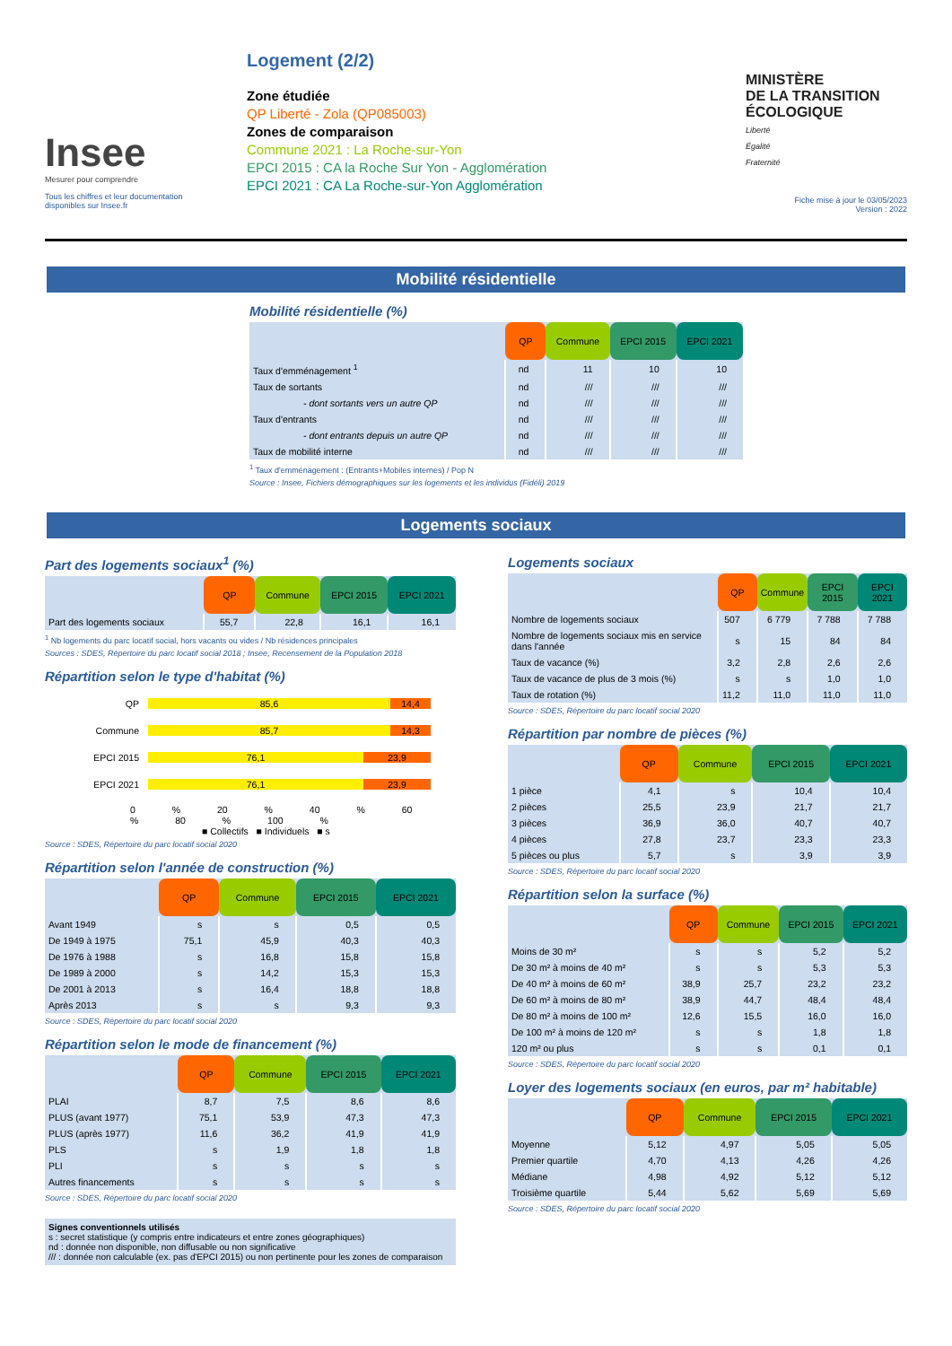Insee
Mesurer pour comprendre
Tous les chiffres et leur documentation disponibles sur Insee.fr
Logement (2/2)
Zone étudiée
QP Liberté - Zola (QP085003)
Zones de comparaison
Commune 2021 : La Roche-sur-Yon
EPCI 2015 : CA la Roche Sur Yon - Agglomération
EPCI 2021 : CA La Roche-sur-Yon Agglomération
MINISTÈRE
DE LA TRANSITION
ÉCOLOGIQUE
Liberté
Égalité
Fraternité
Fiche mise à jour le 03/05/2023
Version : 2022
Mobilité résidentielle
Mobilité résidentielle (%)
| | QP | Commune | EPCI 2015 | EPCI 2021 |
| --- | --- | --- | --- | --- |
| Taux d'emménagement <sup>1</sup> | nd | 11 | 10 | 10 |
| Taux de sortants | nd | /// | /// | /// |
| - dont sortants vers un autre QP | nd | /// | /// | /// |
| Taux d'entrants | nd | /// | /// | /// |
| - dont entrants depuis un autre QP | nd | /// | /// | /// |
| Taux de mobilité interne | nd | /// | /// | /// |
<sup>1</sup> Taux d'emménagement : (Entrants+Mobiles internes) / Pop N
Source : Insee, Fichiers démographiques sur les logements et les individus (Fidéli) 2019
Logements sociaux
Part des logements sociaux<sup>1</sup> (%)
| | QP | Commune | EPCI 2015 | EPCI 2021 |
| --- | --- | --- | --- | --- |
| Part des logements sociaux | 55,7 | 22,8 | 16,1 | 16,1 |
<sup>1</sup> Nb logements du parc locatif social, hors vacants ou vides / Nb résidences principales
Sources : SDES, Répertoire du parc locatif social 2018 ; Insee, Recensement de la Population 2018
Répartition selon le type d'habitat (%)
QP 85,6 14,4
Commune 85,7 14,3
EPCI 2015 76,1 23,9
EPCI 2021 76,1 23,9
0 % 20 % 40 % 60 % 80 % 100 %
■ Collectifs ■ Individuels ■ s
Source : SDES, Répertoire du parc locatif social 2020
Répartition selon l'année de construction (%)
| | QP | Commune | EPCI 2015 | EPCI 2021 |
| --- | --- | --- | --- | --- |
| Avant 1949 | s | s | 0,5 | 0,5 |
| De 1949 à 1975 | 75,1 | 45,9 | 40,3 | 40,3 |
| De 1976 à 1988 | s | 16,8 | 15,8 | 15,8 |
| De 1989 à 2000 | s | 14,2 | 15,3 | 15,3 |
| De 2001 à 2013 | s | 16,4 | 18,8 | 18,8 |
| Après 2013 | s | s | 9,3 | 9,3 |
Source : SDES, Répertoire du parc locatif social 2020
Répartition selon le mode de financement (%)
| | QP | Commune | EPCI 2015 | EPCI 2021 |
| --- | --- | --- | --- | --- |
| PLAI | 8,7 | 7,5 | 8,6 | 8,6 |
| PLUS (avant 1977) | 75,1 | 53,9 | 47,3 | 47,3 |
| PLUS (après 1977) | 11,6 | 36,2 | 41,9 | 41,9 |
| PLS | s | 1,9 | 1,8 | 1,8 |
| PLI | s | s | s | s |
| Autres financements | s | s | s | s |
Source : SDES, Répertoire du parc locatif social 2020
Signes conventionnels utilisés
s : secret statistique (y compris entre indicateurs et entre zones géographiques)
nd : donnée non disponible, non diffusable ou non significative
/// : donnée non calculable (ex. pas d'EPCI 2015) ou non pertinente pour les zones de comparaison
Logements sociaux
| | QP | Commune | EPCI 2015 | EPCI 2021 |
| --- | --- | --- | --- | --- |
| Nombre de logements sociaux | 507 | 6 779 | 7 788 | 7 788 |
| Nombre de logements sociaux mis en service dans l'année | s | 15 | 84 | 84 |
| Taux de vacance (%) | 3,2 | 2,8 | 2,6 | 2,6 |
| Taux de vacance de plus de 3 mois (%) | s | s | 1,0 | 1,0 |
| Taux de rotation (%) | 11,2 | 11,0 | 11,0 | 11,0 |
Source : SDES, Répertoire du parc locatif social 2020
Répartition par nombre de pièces (%)
| | QP | Commune | EPCI 2015 | EPCI 2021 |
| --- | --- | --- | --- | --- |
| 1 pièce | 4,1 | s | 10,4 | 10,4 |
| 2 pièces | 25,5 | 23,9 | 21,7 | 21,7 |
| 3 pièces | 36,9 | 36,0 | 40,7 | 40,7 |
| 4 pièces | 27,8 | 23,7 | 23,3 | 23,3 |
| 5 pièces ou plus | 5,7 | s | 3,9 | 3,9 |
Source : SDES, Répertoire du parc locatif social 2020
Répartition selon la surface (%)
| | QP | Commune | EPCI 2015 | EPCI 2021 |
| --- | --- | --- | --- | --- |
| Moins de 30 m² | s | s | 5,2 | 5,2 |
| De 30 m² à moins de 40 m² | s | s | 5,3 | 5,3 |
| De 40 m² à moins de 60 m² | 38,9 | 25,7 | 23,2 | 23,2 |
| De 60 m² à moins de 80 m² | 38,9 | 44,7 | 48,4 | 48,4 |
| De 80 m² à moins de 100 m² | 12,6 | 15,5 | 16,0 | 16,0 |
| De 100 m² à moins de 120 m² | s | s | 1,8 | 1,8 |
| 120 m² ou plus | s | s | 0,1 | 0,1 |
Source : SDES, Répertoire du parc locatif social 2020
Loyer des logements sociaux (en euros, par m² habitable)
| | QP | Commune | EPCI 2015 | EPCI 2021 |
| --- | --- | --- | --- | --- |
| Moyenne | 5,12 | 4,97 | 5,05 | 5,05 |
| Premier quartile | 4,70 | 4,13 | 4,26 | 4,26 |
| Médiane | 4,98 | 4,92 | 5,12 | 5,12 |
| Troisième quartile | 5,44 | 5,62 | 5,69 | 5,69 |
Source : SDES, Répertoire du parc locatif social 2020